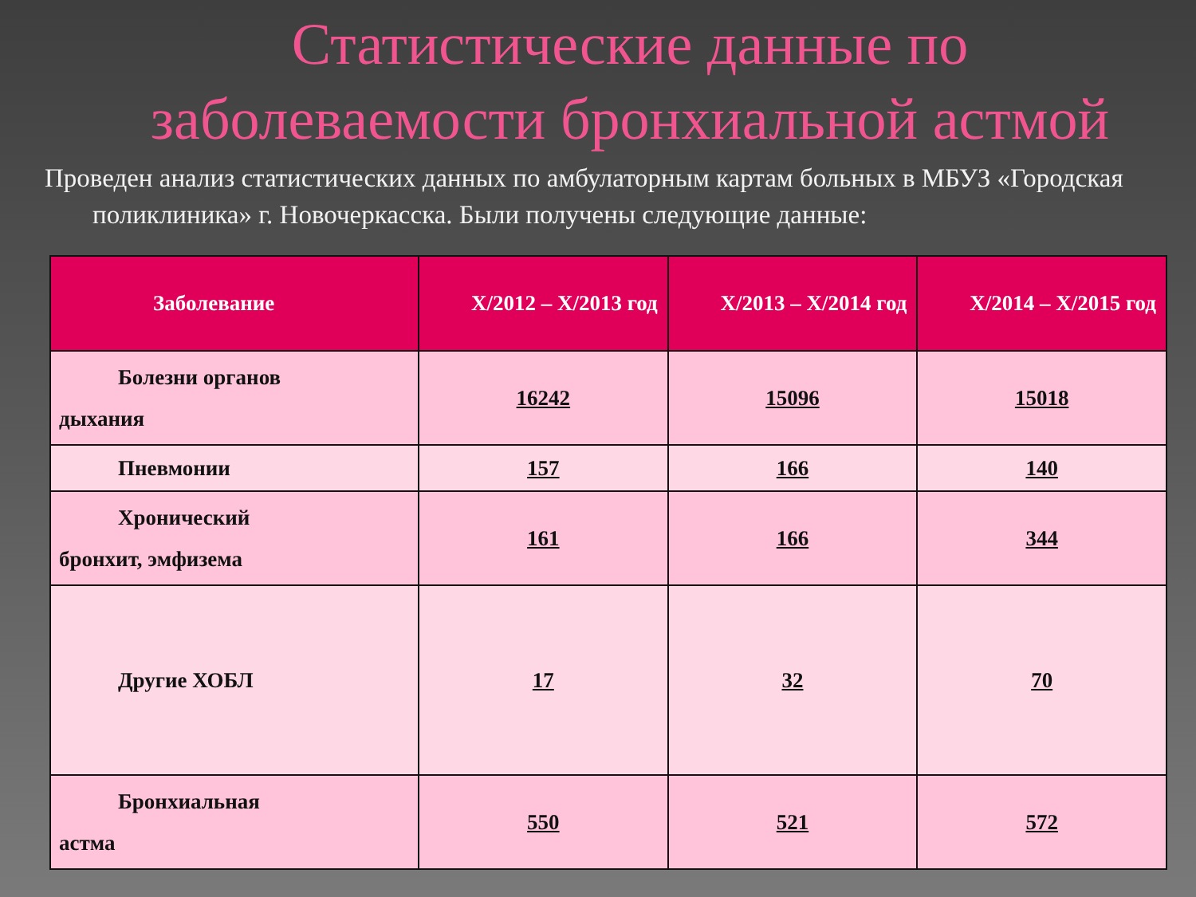Статистические данные по
заболеваемости бронхиальной астмой
Проведен анализ статистических данных по амбулаторным картам больных в МБУЗ «Городская поликлиника» г. Новочеркасска. Были получены следующие данные:
| Заболевание | X/2012 – X/2013 год | X/2013 – X/2014 год | X/2014 – X/2015 год |
| --- | --- | --- | --- |
| Болезни органов дыхания | 16242 | 15096 | 15018 |
| Пневмонии | 157 | 166 | 140 |
| Хронический бронхит, эмфизема | 161 | 166 | 344 |
| Другие ХОБЛ | 17 | 32 | 70 |
| Бронхиальная астма | 550 | 521 | 572 |